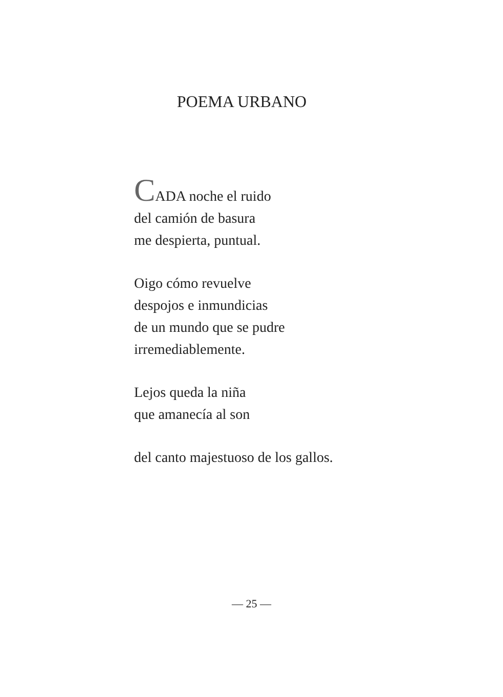POEMA URBANO
CADA noche el ruido
del camión de basura
me despierta, puntual.
Oigo cómo revuelve
despojos e inmundicias
de un mundo que se pudre
irremediablemente.
Lejos queda la niña
que amanecía al son
del canto majestuoso de los gallos.
— 25 —